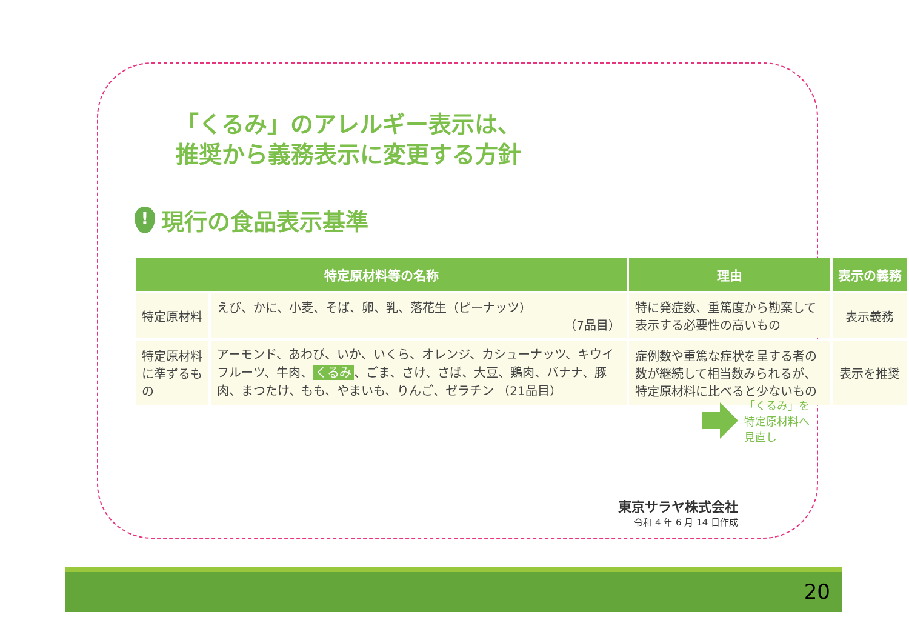「くるみ」のアレルギー表示は、
推奨から義務表示に変更する方針
!
現行の食品表示基準
| 特定原材料等の名称 | | 理由 | 表示の義務 |
| --- | --- | --- | --- |
| 特定原材料 | えび、かに、小麦、そば、卵、乳、落花生（ピーナッツ） （7品目） | 特に発症数、重篤度から勘案して表示する必要性の高いもの | 表示義務 |
| 特定原材料に準ずるもの | アーモンド、あわび、いか、いくら、オレンジ、カシューナッツ、キウイフルーツ、牛肉、 くるみ 、ごま、さけ、さば、大豆、鶏肉、バナナ、豚肉、まつたけ、もも、やまいも、りんご、ゼラチン （21品目） | 症例数や重篤な症状を呈する者の数が継続して相当数みられるが、特定原材料に比べると少ないもの | 表示を推奨 |
「くるみ」を
特定原材料へ
見直し
東京サラヤ株式会社
令和 4 年 6 月 14 日作成
20